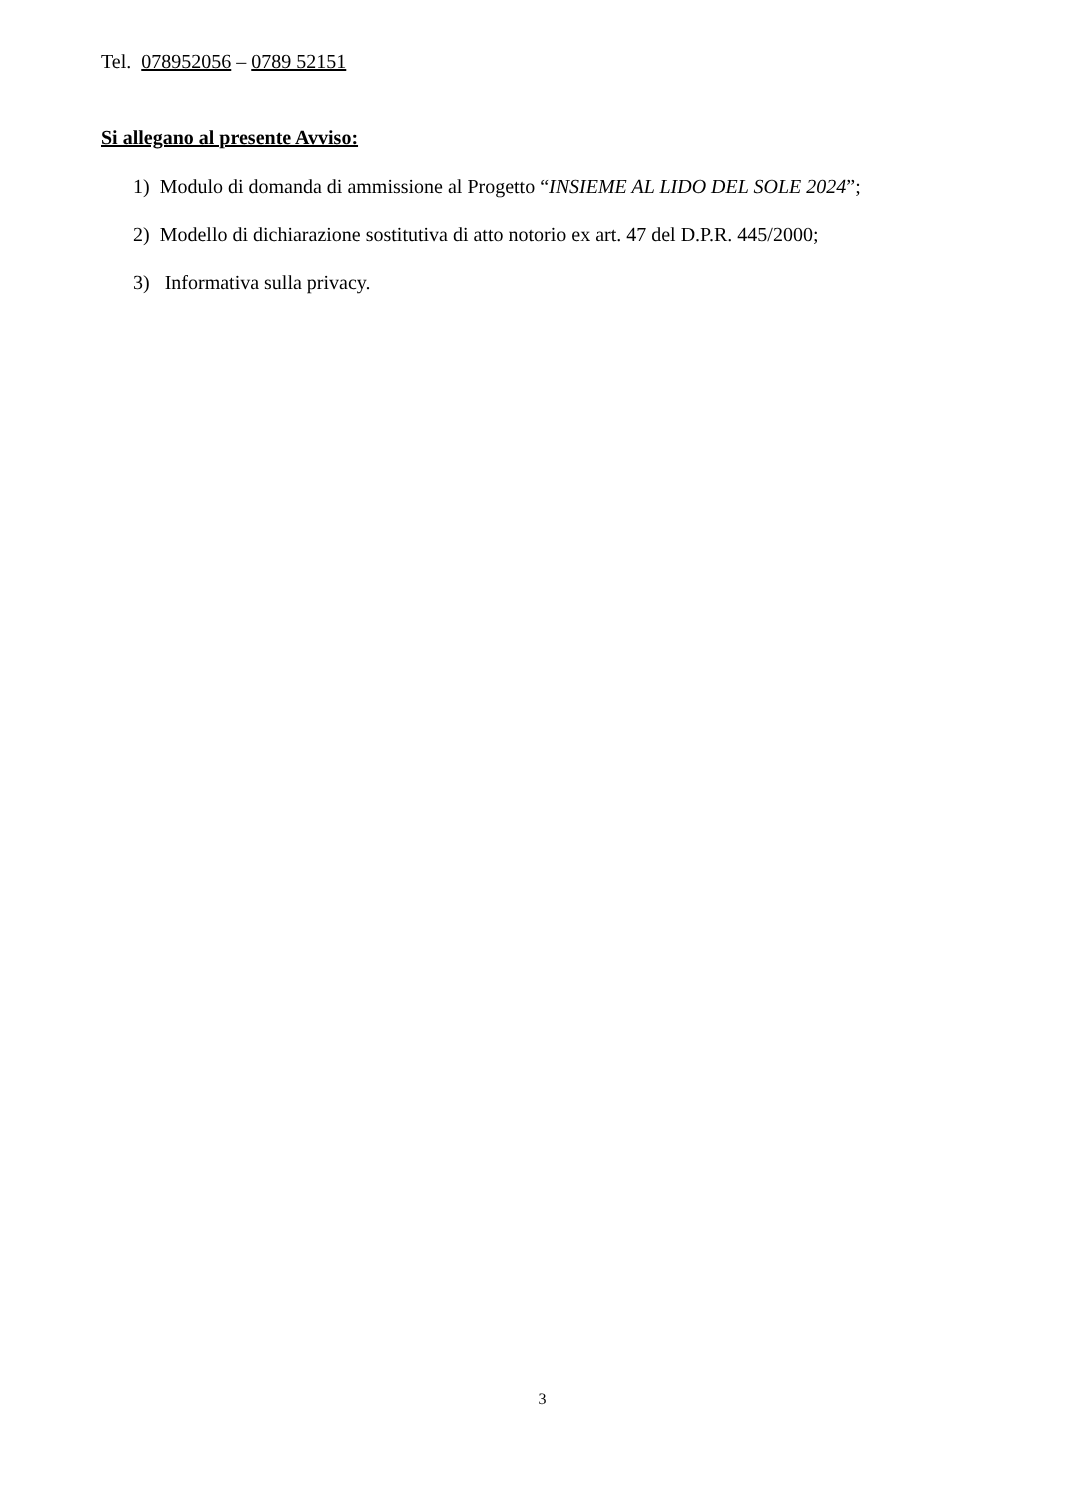Tel. 078952056 – 0789 52151
Si allegano al presente Avviso:
1) Modulo di domanda di ammissione al Progetto “INSIEME AL LIDO DEL SOLE 2024”;
2) Modello di dichiarazione sostitutiva di atto notorio ex art. 47 del D.P.R. 445/2000;
3) Informativa sulla privacy.
3